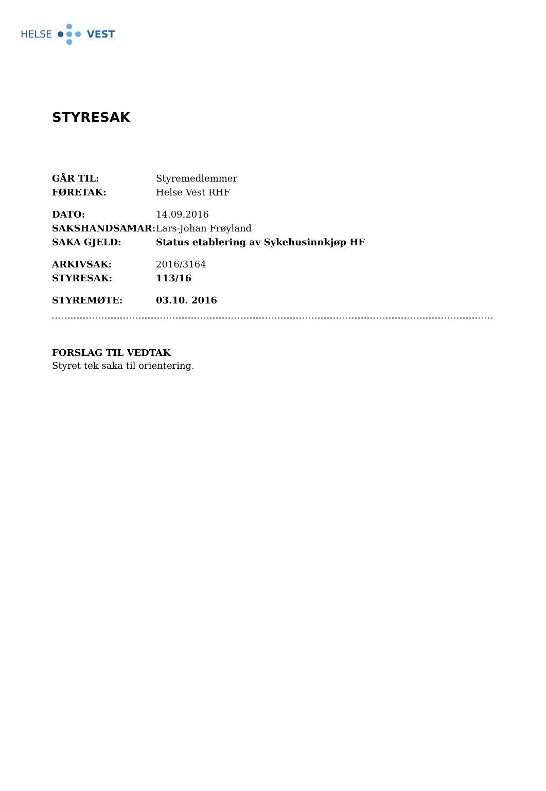HELSE VEST
STYRESAK
| GÅR TIL: | Styremedlemmer |
| FØRETAK: | Helse Vest RHF |
| DATO: | 14.09.2016 |
| SAKSHANDSAMAR: | Lars-Johan Frøyland |
| SAKA GJELD: | Status etablering av Sykehusinnkjøp HF |
| ARKIVSAK: | 2016/3164 |
| STYRESAK: | 113/16 |
| STYREMØTE: | 03.10. 2016 |
FORSLAG TIL VEDTAK
Styret tek saka til orientering.